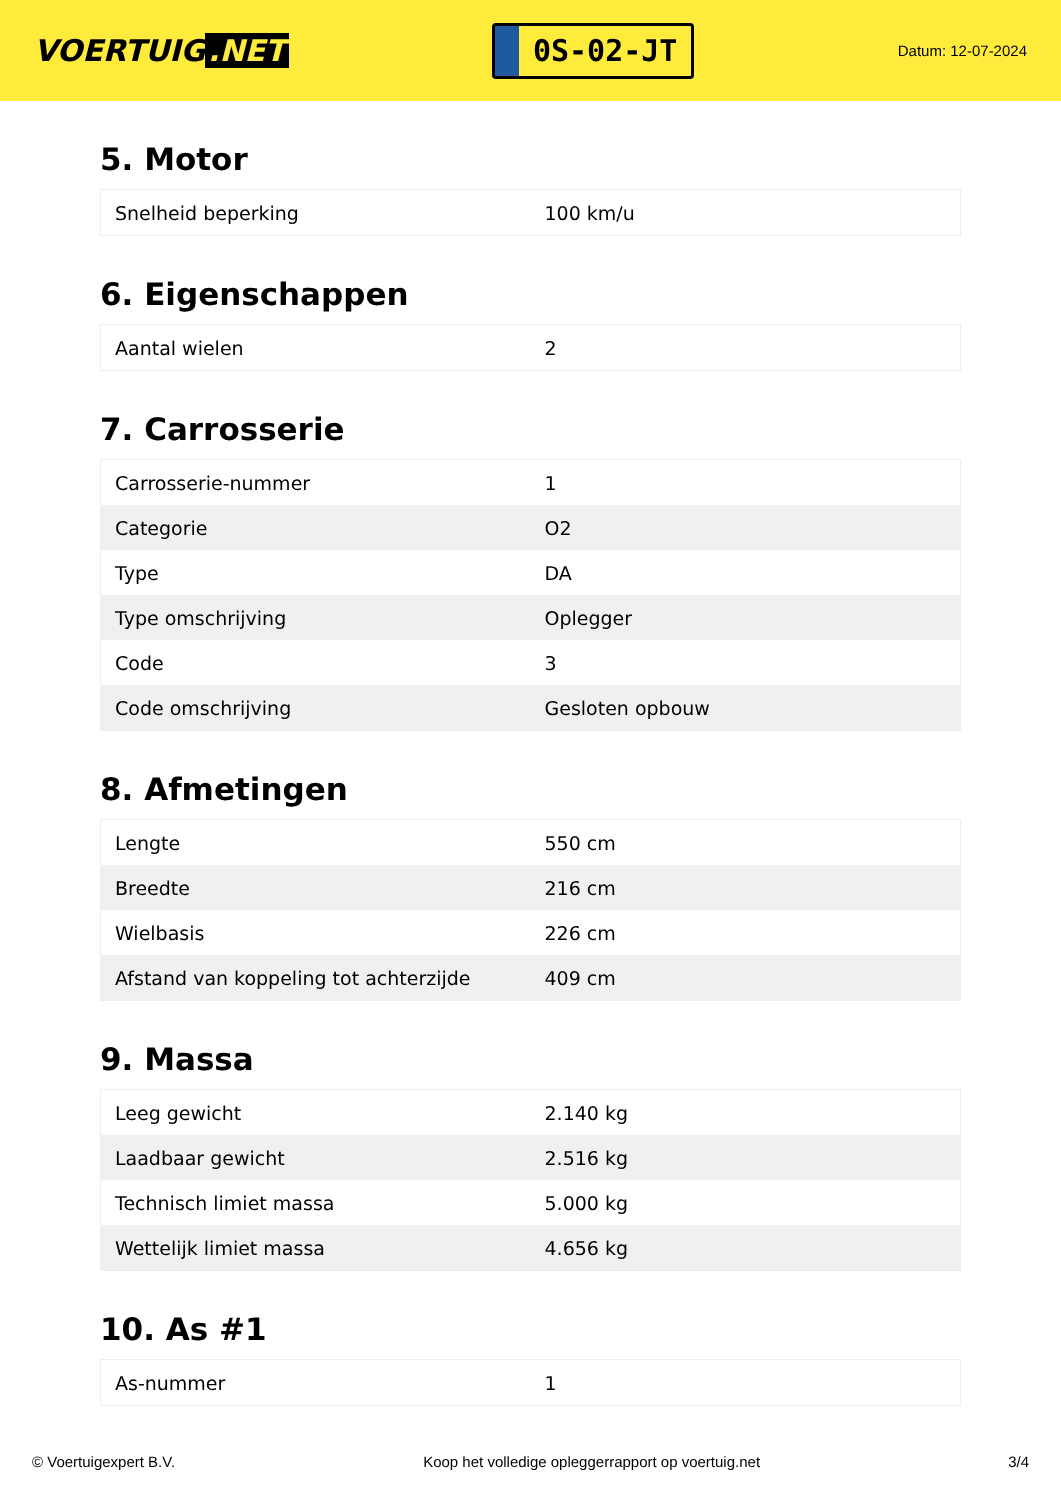VOERTUIG.NET
0S-02-JT
Datum: 12-07-2024
5. Motor
| Snelheid beperking | 100 km/u |
6. Eigenschappen
| Aantal wielen | 2 |
7. Carrosserie
| Carrosserie-nummer | 1 |
| Categorie | O2 |
| Type | DA |
| Type omschrijving | Oplegger |
| Code | 3 |
| Code omschrijving | Gesloten opbouw |
8. Afmetingen
| Lengte | 550 cm |
| Breedte | 216 cm |
| Wielbasis | 226 cm |
| Afstand van koppeling tot achterzijde | 409 cm |
9. Massa
| Leeg gewicht | 2.140 kg |
| Laadbaar gewicht | 2.516 kg |
| Technisch limiet massa | 5.000 kg |
| Wettelijk limiet massa | 4.656 kg |
10. As #1
| As-nummer | 1 |
© Voertuigexpert B.V. Koop het volledige opleggerrapport op voertuig.net 3/4